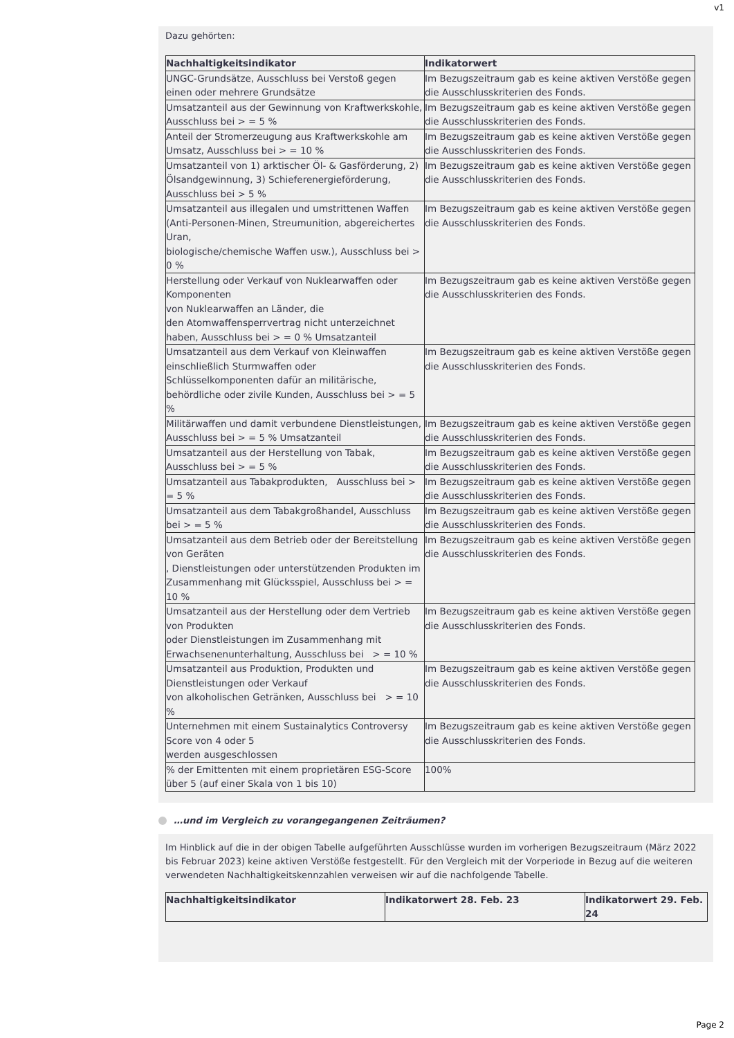v1
Dazu gehörten:
| Nachhaltigkeitsindikator | Indikatorwert |
| --- | --- |
| UNGC-Grundsätze, Ausschluss bei Verstoß gegen einen oder mehrere Grundsätze | Im Bezugszeitraum gab es keine aktiven Verstöße gegen die Ausschlusskriterien des Fonds. |
| Umsatzanteil aus der Gewinnung von Kraftwerkskohle, Ausschluss bei > = 5 % | Im Bezugszeitraum gab es keine aktiven Verstöße gegen die Ausschlusskriterien des Fonds. |
| Anteil der Stromerzeugung aus Kraftwerkskohle am Umsatz, Ausschluss bei > = 10 % | Im Bezugszeitraum gab es keine aktiven Verstöße gegen die Ausschlusskriterien des Fonds. |
| Umsatzanteil von 1) arktischer Öl- & Gasförderung, 2) Ölsandgewinnung, 3) Schieferenergieförderung, Ausschluss bei > 5 % | Im Bezugszeitraum gab es keine aktiven Verstöße gegen die Ausschlusskriterien des Fonds. |
| Umsatzanteil aus illegalen und umstrittenen Waffen (Anti-Personen-Minen, Streumunition, abgereichertes Uran, biologische/chemische Waffen usw.), Ausschluss bei > 0 % | Im Bezugszeitraum gab es keine aktiven Verstöße gegen die Ausschlusskriterien des Fonds. |
| Herstellung oder Verkauf von Nuklearwaffen oder Komponenten von Nuklearwaffen an Länder, die den Atomwaffensperrvertrag nicht unterzeichnet haben, Ausschluss bei > = 0 % Umsatzanteil | Im Bezugszeitraum gab es keine aktiven Verstöße gegen die Ausschlusskriterien des Fonds. |
| Umsatzanteil aus dem Verkauf von Kleinwaffen einschließlich Sturmwaffen oder Schlüsselkomponenten dafür an militärische, behördliche oder zivile Kunden, Ausschluss bei > = 5 % | Im Bezugszeitraum gab es keine aktiven Verstöße gegen die Ausschlusskriterien des Fonds. |
| Militärwaffen und damit verbundene Dienstleistungen, Ausschluss bei > = 5 % Umsatzanteil | Im Bezugszeitraum gab es keine aktiven Verstöße gegen die Ausschlusskriterien des Fonds. |
| Umsatzanteil aus der Herstellung von Tabak, Ausschluss bei > = 5 % | Im Bezugszeitraum gab es keine aktiven Verstöße gegen die Ausschlusskriterien des Fonds. |
| Umsatzanteil aus Tabakprodukten, Ausschluss bei > = 5 % | Im Bezugszeitraum gab es keine aktiven Verstöße gegen die Ausschlusskriterien des Fonds. |
| Umsatzanteil aus dem Tabakgroßhandel, Ausschluss bei > = 5 % | Im Bezugszeitraum gab es keine aktiven Verstöße gegen die Ausschlusskriterien des Fonds. |
| Umsatzanteil aus dem Betrieb oder der Bereitstellung von Geräten , Dienstleistungen oder unterstützenden Produkten im Zusammenhang mit Glücksspiel, Ausschluss bei > = 10 % | Im Bezugszeitraum gab es keine aktiven Verstöße gegen die Ausschlusskriterien des Fonds. |
| Umsatzanteil aus der Herstellung oder dem Vertrieb von Produkten oder Dienstleistungen im Zusammenhang mit Erwachsenenunterhaltung, Ausschluss bei > = 10 % | Im Bezugszeitraum gab es keine aktiven Verstöße gegen die Ausschlusskriterien des Fonds. |
| Umsatzanteil aus Produktion, Produkten und Dienstleistungen oder Verkauf von alkoholischen Getränken, Ausschluss bei > = 10 % | Im Bezugszeitraum gab es keine aktiven Verstöße gegen die Ausschlusskriterien des Fonds. |
| Unternehmen mit einem Sustainalytics Controversy Score von 4 oder 5 werden ausgeschlossen | Im Bezugszeitraum gab es keine aktiven Verstöße gegen die Ausschlusskriterien des Fonds. |
| % der Emittenten mit einem proprietären ESG-Score über 5 (auf einer Skala von 1 bis 10) | 100% |
…und im Vergleich zu vorangegangenen Zeiträumen?
Im Hinblick auf die in der obigen Tabelle aufgeführten Ausschlüsse wurden im vorherigen Bezugszeitraum (März 2022 bis Februar 2023) keine aktiven Verstöße festgestellt. Für den Vergleich mit der Vorperiode in Bezug auf die weiteren verwendeten Nachhaltigkeitskennzahlen verweisen wir auf die nachfolgende Tabelle.
| Nachhaltigkeitsindikator | Indikatorwert 28. Feb. 23 | Indikatorwert 29. Feb. 24 |
| --- | --- | --- |
Page 2